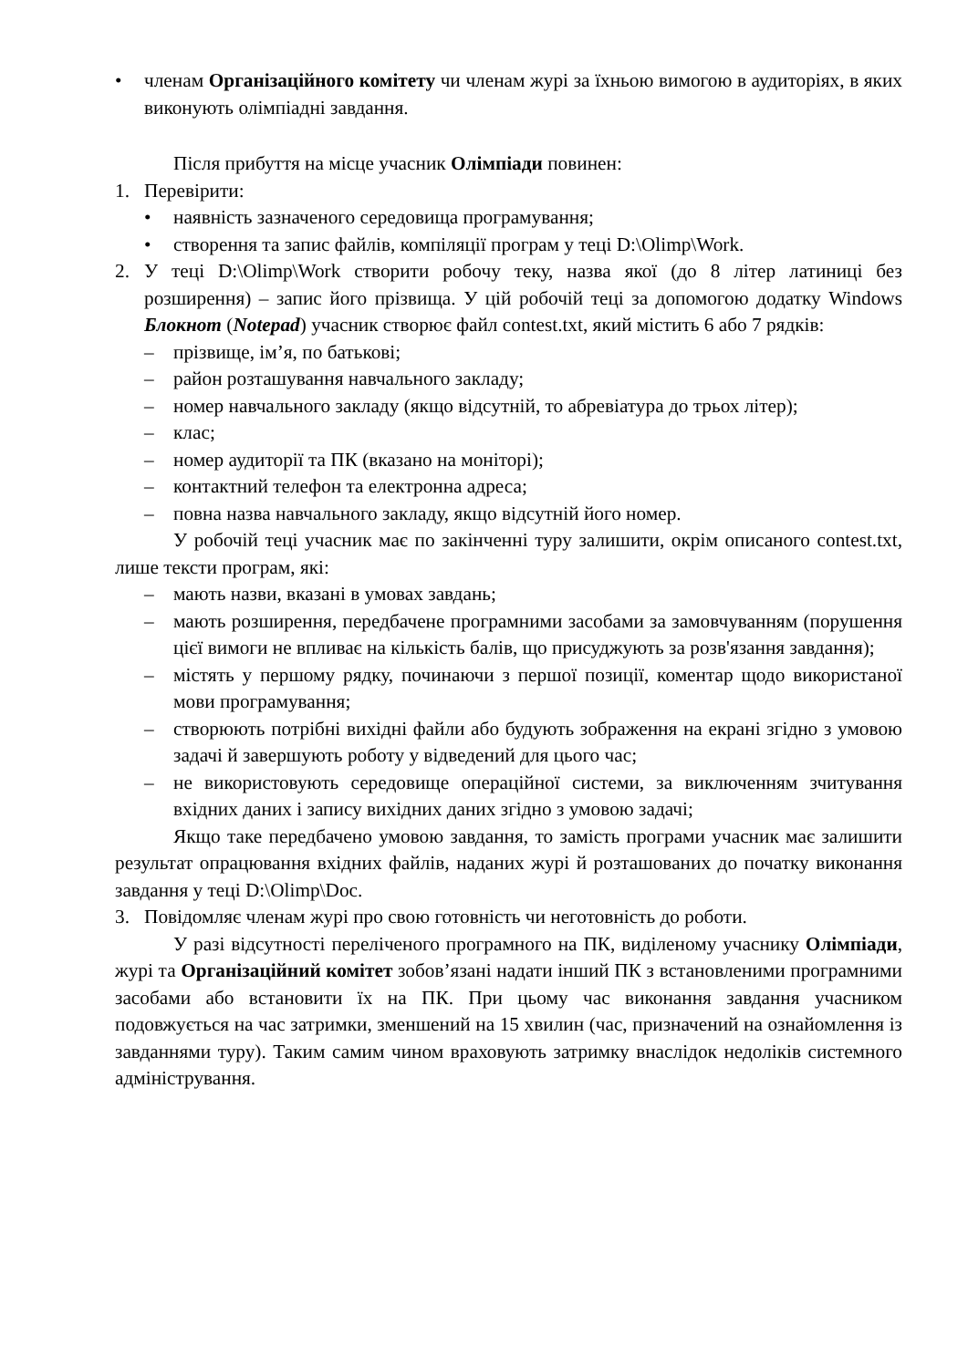• членам Організаційного комітету чи членам журі за їхньою вимогою в аудиторіях, в яких виконують олімпіадні завдання.
Після прибуття на місце учасник Олімпіади повинен:
1. Перевірити:
• наявність зазначеного середовища програмування;
• створення та запис файлів, компіляції програм у теці D:\Olimp\Work.
2. У теці D:\Olimp\Work створити робочу теку, назва якої (до 8 літер латиниці без розширення) – запис його прізвища. У цій робочій теці за допомогою додатку Windows Блокнот (Notepad) учасник створює файл contest.txt, який містить 6 або 7 рядків:
– прізвище, ім’я, по батькові;
– район розташування навчального закладу;
– номер навчального закладу (якщо відсутній, то абревіатура до трьох літер);
– клас;
– номер аудиторії та ПК (вказано на моніторі);
– контактний телефон та електронна адреса;
– повна назва навчального закладу, якщо відсутній його номер.
У робочій теці учасник має по закінченні туру залишити, окрім описаного contest.txt, лише тексти програм, які:
– мають назви, вказані в умовах завдань;
– мають розширення, передбачене програмними засобами за замовчуванням (порушення цієї вимоги не впливає на кількість балів, що присуджують за розв'язання завдання);
– містять у першому рядку, починаючи з першої позиції, коментар щодо використаної мови програмування;
– створюють потрібні вихідні файли або будують зображення на екрані згідно з умовою задачі й завершують роботу у відведений для цього час;
– не використовують середовище операційної системи, за виключенням зчитування вхідних даних і запису вихідних даних згідно з умовою задачі;
Якщо таке передбачено умовою завдання, то замість програми учасник має залишити результат опрацювання вхідних файлів, наданих журі й розташованих до початку виконання завдання у теці D:\Olimp\Doc.
3. Повідомляє членам журі про свою готовність чи неготовність до роботи.
У разі відсутності переліченого програмного на ПК, виділеному учаснику Олімпіади, журі та Організаційний комітет зобов’язані надати інший ПК з встановленими програмними засобами або встановити їх на ПК. При цьому час виконання завдання учасником подовжується на час затримки, зменшений на 15 хвилин (час, призначений на ознайомлення із завданнями туру). Таким самим чином враховують затримку внаслідок недоліків системного адміністрування.